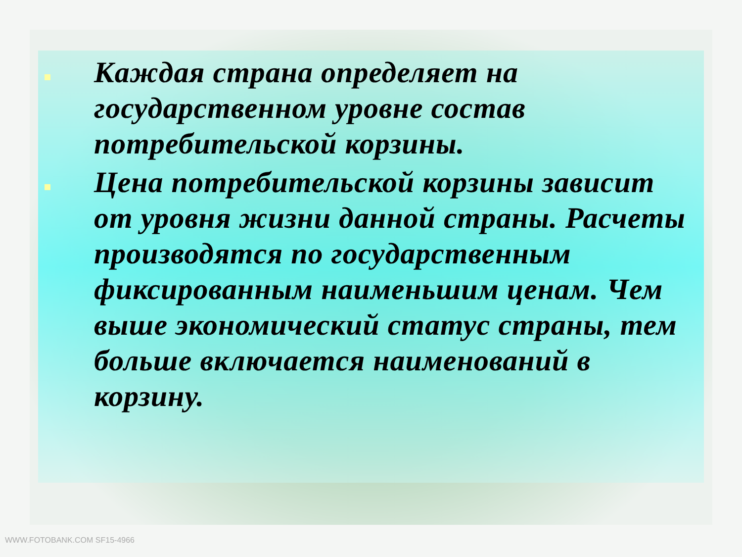Каждая страна определяет на государственном уровне состав потребительской корзины.
Цена потребительской корзины зависит от уровня жизни данной страны. Расчеты производятся по государственным фиксированным наименьшим ценам. Чем выше экономический статус страны, тем больше включается наименований в корзину.
WWW.FOTOBANK.COM SF15-4966